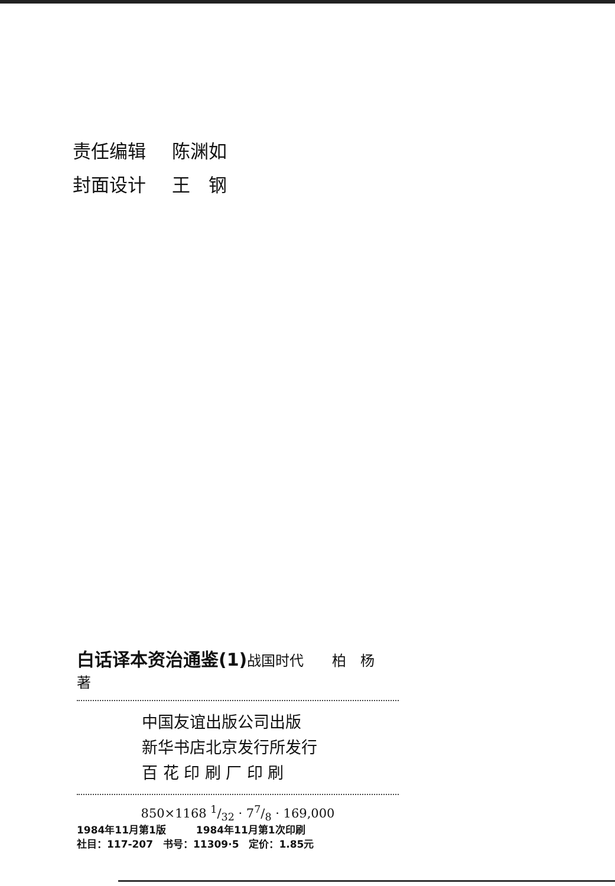责任编辑 陈渊如
封面设计 王　钢
白话译本资治通鉴(1)战国时代　　柏　杨　著
中国友谊出版公司出版
新华书店北京发行所发行
百 花 印 刷 厂 印 刷
850×1168 1/32 · 77/8 · 169,000
1984年11月第1版　　　1984年11月第1次印刷
社目：117-207　书号：11309·5　定价：1.85元